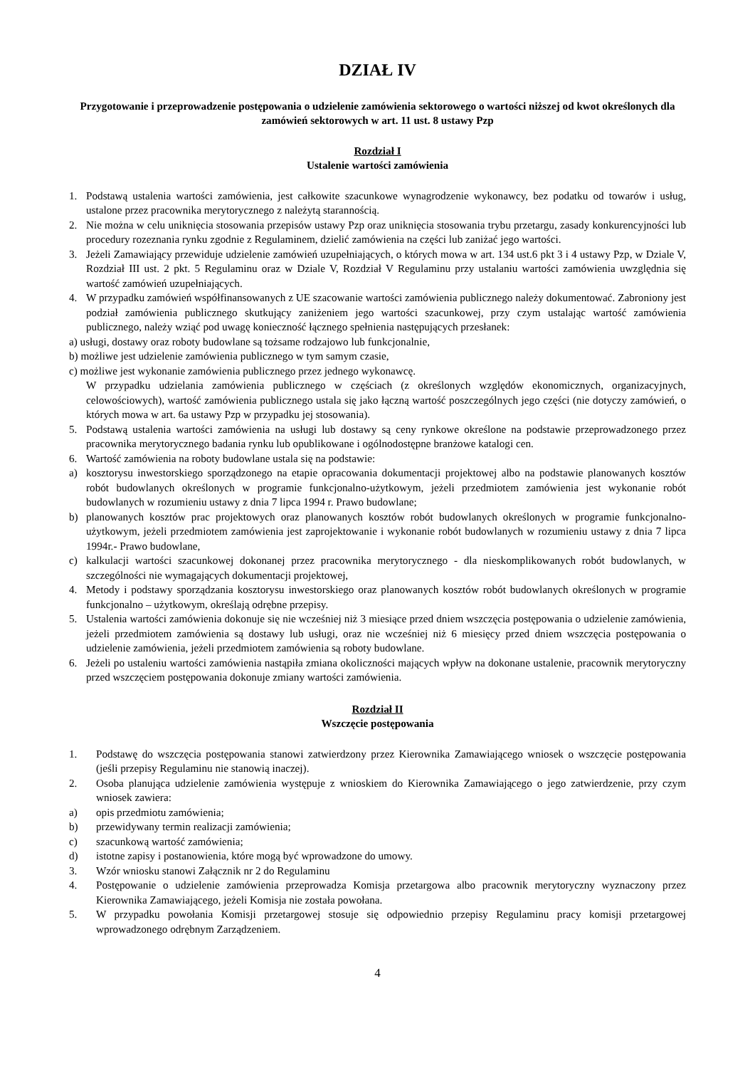DZIAŁ IV
Przygotowanie i przeprowadzenie postępowania o udzielenie zamówienia sektorowego o wartości niższej od kwot określonych dla zamówień sektorowych w art. 11 ust. 8 ustawy Pzp
Rozdział I
Ustalenie wartości zamówienia
1. Podstawą ustalenia wartości zamówienia, jest całkowite szacunkowe wynagrodzenie wykonawcy, bez podatku od towarów i usług, ustalone przez pracownika merytorycznego z należytą starannością.
2. Nie można w celu uniknięcia stosowania przepisów ustawy Pzp oraz uniknięcia stosowania trybu przetargu, zasady konkurencyjności lub procedury rozeznania rynku zgodnie z Regulaminem, dzielić zamówienia na części lub zaniżać jego wartości.
3. Jeżeli Zamawiający przewiduje udzielenie zamówień uzupełniających, o których mowa w art. 134 ust.6 pkt 3 i 4 ustawy Pzp, w Dziale V, Rozdział III ust. 2 pkt. 5 Regulaminu oraz w Dziale V, Rozdział V Regulaminu przy ustalaniu wartości zamówienia uwzględnia się wartość zamówień uzupełniających.
4. W przypadku zamówień współfinansowanych z UE szacowanie wartości zamówienia publicznego należy dokumentować. Zabroniony jest podział zamówienia publicznego skutkujący zaniżeniem jego wartości szacunkowej, przy czym ustalając wartość zamówienia publicznego, należy wziąć pod uwagę konieczność łącznego spełnienia następujących przesłanek:
a) usługi, dostawy oraz roboty budowlane są tożsame rodzajowo lub funkcjonalnie,
b) możliwe jest udzielenie zamówienia publicznego w tym samym czasie,
c) możliwe jest wykonanie zamówienia publicznego przez jednego wykonawcę.
W przypadku udzielania zamówienia publicznego w częściach (z określonych względów ekonomicznych, organizacyjnych, celowościowych), wartość zamówienia publicznego ustala się jako łączną wartość poszczególnych jego części (nie dotyczy zamówień, o których mowa w art. 6a ustawy Pzp w przypadku jej stosowania).
5. Podstawą ustalenia wartości zamówienia na usługi lub dostawy są ceny rynkowe określone na podstawie przeprowadzonego przez pracownika merytorycznego badania rynku lub opublikowane i ogólnodostępne branżowe katalogi cen.
6. Wartość zamówienia na roboty budowlane ustala się na podstawie:
a) kosztorysu inwestorskiego sporządzonego na etapie opracowania dokumentacji projektowej albo na podstawie planowanych kosztów robót budowlanych określonych w programie funkcjonalno-użytkowym, jeżeli przedmiotem zamówienia jest wykonanie robót budowlanych w rozumieniu ustawy z dnia 7 lipca 1994 r. Prawo budowlane;
b) planowanych kosztów prac projektowych oraz planowanych kosztów robót budowlanych określonych w programie funkcjonalno-użytkowym, jeżeli przedmiotem zamówienia jest zaprojektowanie i wykonanie robót budowlanych w rozumieniu ustawy z dnia 7 lipca 1994r.- Prawo budowlane,
c) kalkulacji wartości szacunkowej dokonanej przez pracownika merytorycznego - dla nieskomplikowanych robót budowlanych, w szczególności nie wymagających dokumentacji projektowej,
4. Metody i podstawy sporządzania kosztorysu inwestorskiego oraz planowanych kosztów robót budowlanych określonych w programie funkcjonalno – użytkowym, określają odrębne przepisy.
5. Ustalenia wartości zamówienia dokonuje się nie wcześniej niż 3 miesiące przed dniem wszczęcia postępowania o udzielenie zamówienia, jeżeli przedmiotem zamówienia są dostawy lub usługi, oraz nie wcześniej niż 6 miesięcy przed dniem wszczęcia postępowania o udzielenie zamówienia, jeżeli przedmiotem zamówienia są roboty budowlane.
6. Jeżeli po ustaleniu wartości zamówienia nastąpiła zmiana okoliczności mających wpływ na dokonane ustalenie, pracownik merytoryczny przed wszczęciem postępowania dokonuje zmiany wartości zamówienia.
Rozdział II
Wszczęcie postępowania
1. Podstawę do wszczęcia postępowania stanowi zatwierdzony przez Kierownika Zamawiającego wniosek o wszczęcie postępowania (jeśli przepisy Regulaminu nie stanowią inaczej).
2. Osoba planująca udzielenie zamówienia występuje z wnioskiem do Kierownika Zamawiającego o jego zatwierdzenie, przy czym wniosek zawiera:
a) opis przedmiotu zamówienia;
b) przewidywany termin realizacji zamówienia;
c) szacunkową wartość zamówienia;
d) istotne zapisy i postanowienia, które mogą być wprowadzone do umowy.
3. Wzór wniosku stanowi Załącznik nr 2 do Regulaminu
4. Postępowanie o udzielenie zamówienia przeprowadza Komisja przetargowa albo pracownik merytoryczny wyznaczony przez Kierownika Zamawiającego, jeżeli Komisja nie została powołana.
5. W przypadku powołania Komisji przetargowej stosuje się odpowiednio przepisy Regulaminu pracy komisji przetargowej wprowadzonego odrębnym Zarządzeniem.
4